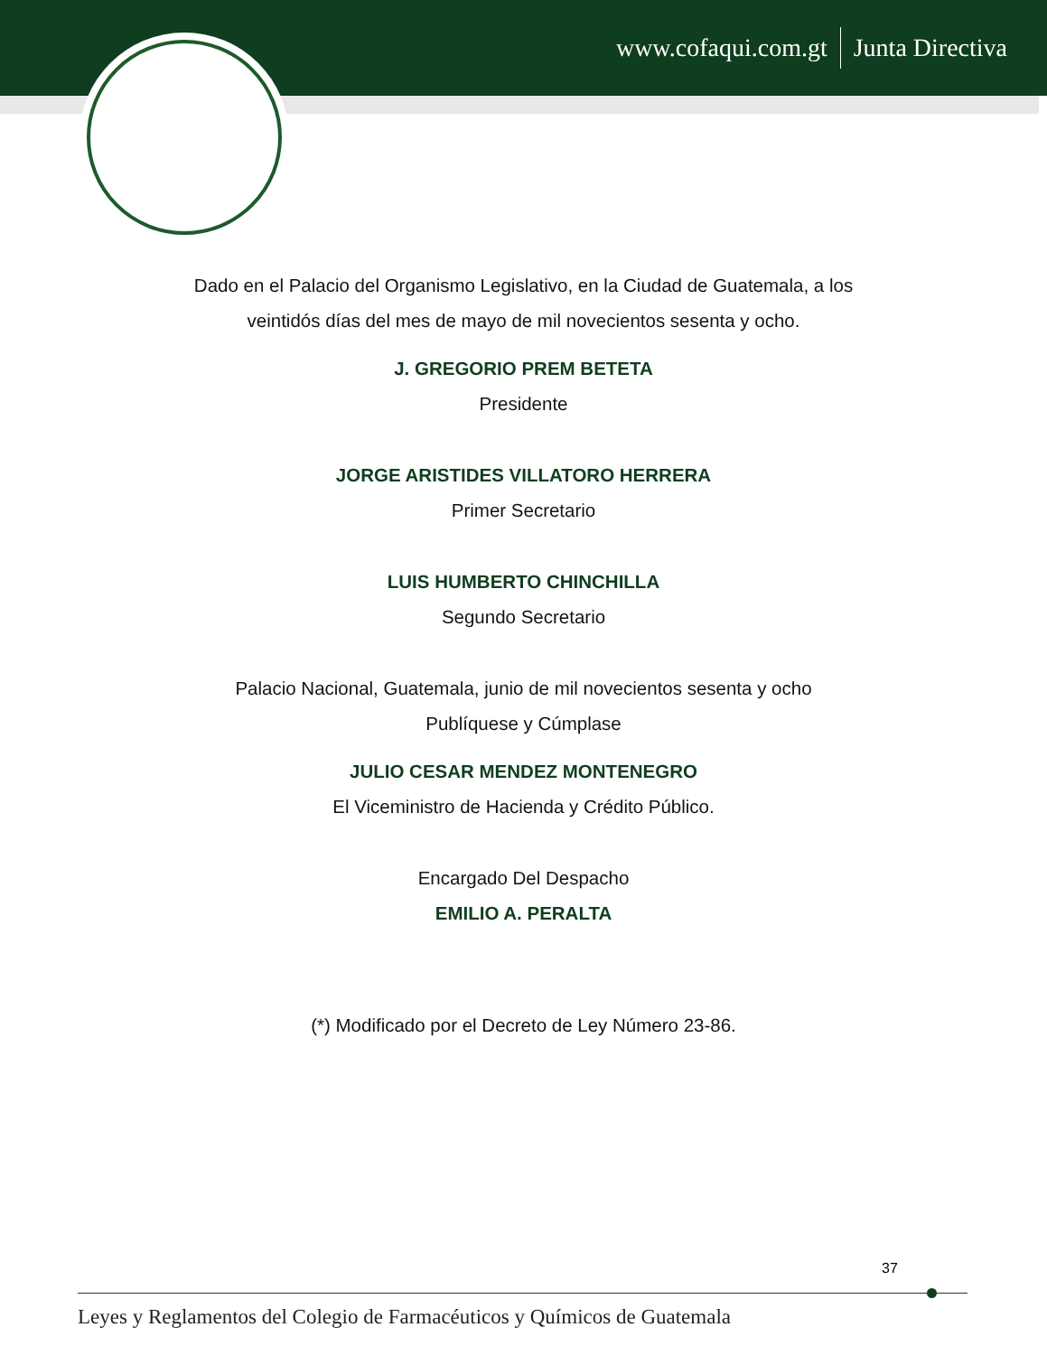www.cofaqui.com.gt Junta Directiva
Dado en el Palacio del Organismo Legislativo, en la Ciudad de Guatemala, a los
veintidós días del mes de mayo de mil novecientos sesenta y ocho.
J. GREGORIO PREM BETETA
Presidente
JORGE ARISTIDES VILLATORO HERRERA
Primer Secretario
LUIS HUMBERTO CHINCHILLA
Segundo Secretario
Palacio Nacional, Guatemala, junio de mil novecientos sesenta y ocho
Publíquese y Cúmplase
JULIO CESAR MENDEZ MONTENEGRO
El Viceministro de Hacienda y Crédito Público.
Encargado Del Despacho
EMILIO A. PERALTA
(*) Modificado por el Decreto de Ley Número 23-86.
37
Leyes y Reglamentos del Colegio de Farmacéuticos y Químicos de Guatemala